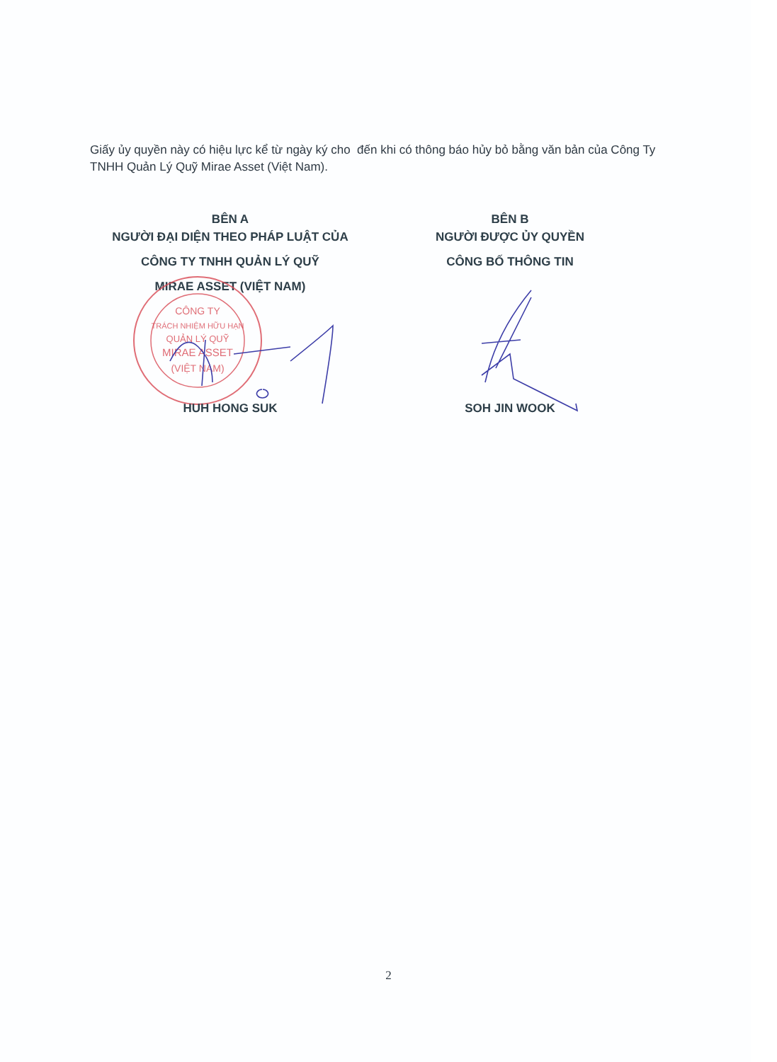Giấy ủy quyền này có hiệu lực kể từ ngày ký cho đến khi có thông báo hủy bỏ bằng văn bản của Công Ty TNHH Quản Lý Quỹ Mirae Asset (Việt Nam).
BÊN A
NGƯỜI ĐẠI DIỆN THEO PHÁP LUẬT CỦA
CÔNG TY TNHH QUẢN LÝ QUỸ
MIRAE ASSET (VIỆT NAM)
BÊN B
NGƯỜI ĐƯỢC ỦY QUYỀN
CÔNG BỐ THÔNG TIN
CÔNG TY
TRÁCH NHIỆM HỮU HẠN
QUẢN LÝ QUỸ
MIRAE ASSET
(VIỆT NAM)
HUH HONG SUK SOH JIN WOOK
2